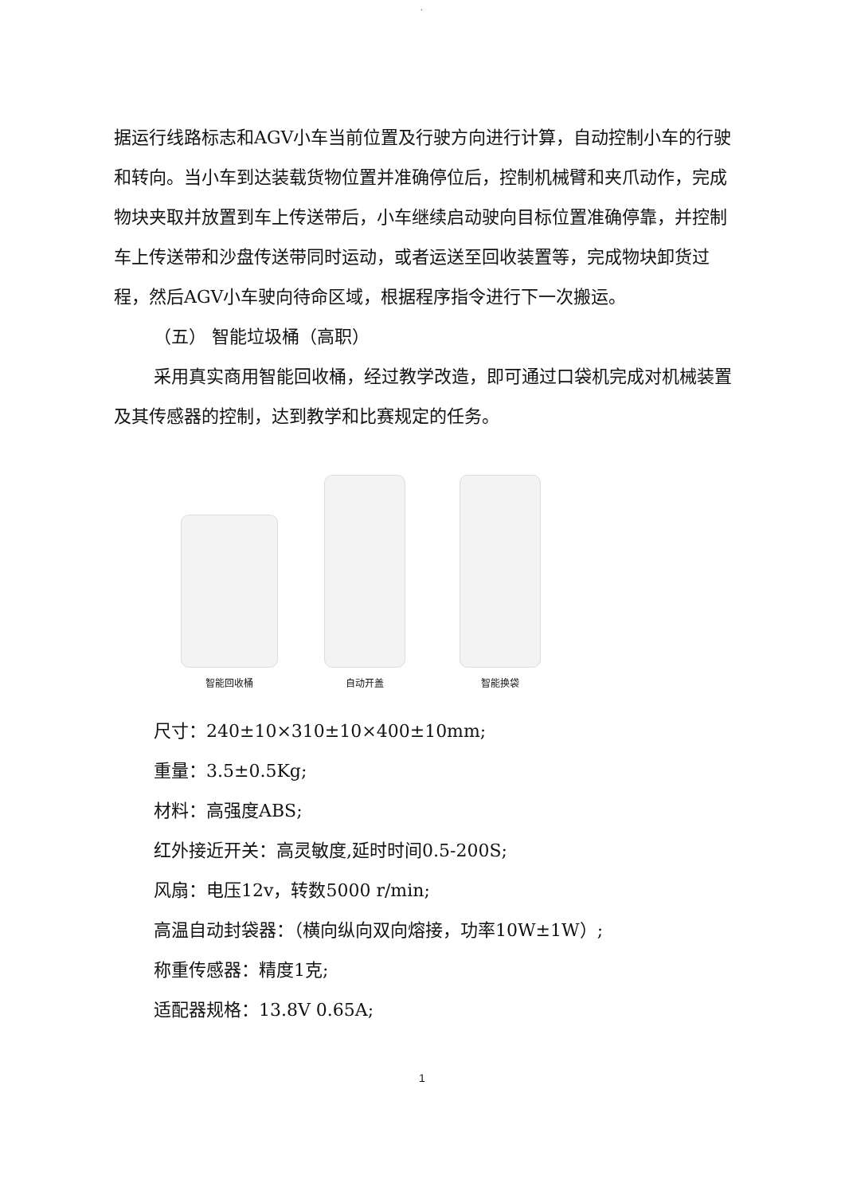.
据运行线路标志和AGV小车当前位置及行驶方向进行计算，自动控制小车的行驶和转向。当小车到达装载货物位置并准确停位后，控制机械臂和夹爪动作，完成物块夹取并放置到车上传送带后，小车继续启动驶向目标位置准确停靠，并控制车上传送带和沙盘传送带同时运动，或者运送至回收装置等，完成物块卸货过程，然后AGV小车驶向待命区域，根据程序指令进行下一次搬运。
（五） 智能垃圾桶（高职）
采用真实商用智能回收桶，经过教学改造，即可通过口袋机完成对机械装置及其传感器的控制，达到教学和比赛规定的任务。
智能回收桶
自动开盖
智能换袋
尺寸：240±10×310±10×400±10mm;
重量：3.5±0.5Kg;
材料：高强度ABS;
红外接近开关：高灵敏度,延时时间0.5-200S;
风扇：电压12v，转数5000 r/min;
高温自动封袋器：（横向纵向双向熔接，功率10W±1W）;
称重传感器：精度1克;
适配器规格：13.8V 0.65A;
1